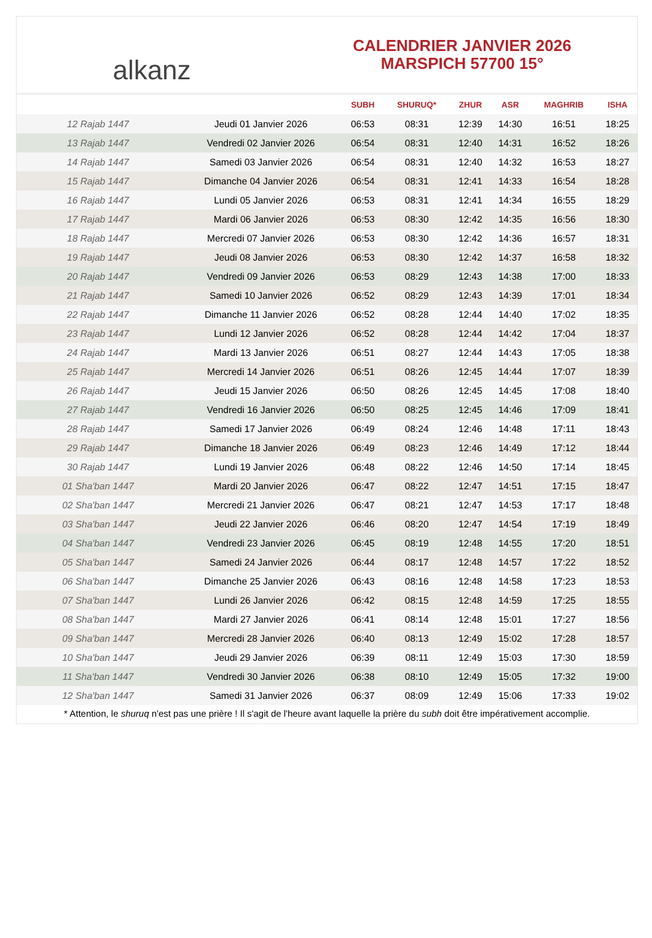alkanz
CALENDRIER JANVIER 2026
MARSPICH 57700 15°
| | | SUBH | SHURUQ* | ZHUR | ASR | MAGHRIB | ISHA |
| --- | --- | --- | --- | --- | --- | --- | --- |
| 12 Rajab 1447 | Jeudi 01 Janvier 2026 | 06:53 | 08:31 | 12:39 | 14:30 | 16:51 | 18:25 |
| 13 Rajab 1447 | Vendredi 02 Janvier 2026 | 06:54 | 08:31 | 12:40 | 14:31 | 16:52 | 18:26 |
| 14 Rajab 1447 | Samedi 03 Janvier 2026 | 06:54 | 08:31 | 12:40 | 14:32 | 16:53 | 18:27 |
| 15 Rajab 1447 | Dimanche 04 Janvier 2026 | 06:54 | 08:31 | 12:41 | 14:33 | 16:54 | 18:28 |
| 16 Rajab 1447 | Lundi 05 Janvier 2026 | 06:53 | 08:31 | 12:41 | 14:34 | 16:55 | 18:29 |
| 17 Rajab 1447 | Mardi 06 Janvier 2026 | 06:53 | 08:30 | 12:42 | 14:35 | 16:56 | 18:30 |
| 18 Rajab 1447 | Mercredi 07 Janvier 2026 | 06:53 | 08:30 | 12:42 | 14:36 | 16:57 | 18:31 |
| 19 Rajab 1447 | Jeudi 08 Janvier 2026 | 06:53 | 08:30 | 12:42 | 14:37 | 16:58 | 18:32 |
| 20 Rajab 1447 | Vendredi 09 Janvier 2026 | 06:53 | 08:29 | 12:43 | 14:38 | 17:00 | 18:33 |
| 21 Rajab 1447 | Samedi 10 Janvier 2026 | 06:52 | 08:29 | 12:43 | 14:39 | 17:01 | 18:34 |
| 22 Rajab 1447 | Dimanche 11 Janvier 2026 | 06:52 | 08:28 | 12:44 | 14:40 | 17:02 | 18:35 |
| 23 Rajab 1447 | Lundi 12 Janvier 2026 | 06:52 | 08:28 | 12:44 | 14:42 | 17:04 | 18:37 |
| 24 Rajab 1447 | Mardi 13 Janvier 2026 | 06:51 | 08:27 | 12:44 | 14:43 | 17:05 | 18:38 |
| 25 Rajab 1447 | Mercredi 14 Janvier 2026 | 06:51 | 08:26 | 12:45 | 14:44 | 17:07 | 18:39 |
| 26 Rajab 1447 | Jeudi 15 Janvier 2026 | 06:50 | 08:26 | 12:45 | 14:45 | 17:08 | 18:40 |
| 27 Rajab 1447 | Vendredi 16 Janvier 2026 | 06:50 | 08:25 | 12:45 | 14:46 | 17:09 | 18:41 |
| 28 Rajab 1447 | Samedi 17 Janvier 2026 | 06:49 | 08:24 | 12:46 | 14:48 | 17:11 | 18:43 |
| 29 Rajab 1447 | Dimanche 18 Janvier 2026 | 06:49 | 08:23 | 12:46 | 14:49 | 17:12 | 18:44 |
| 30 Rajab 1447 | Lundi 19 Janvier 2026 | 06:48 | 08:22 | 12:46 | 14:50 | 17:14 | 18:45 |
| 01 Sha'ban 1447 | Mardi 20 Janvier 2026 | 06:47 | 08:22 | 12:47 | 14:51 | 17:15 | 18:47 |
| 02 Sha'ban 1447 | Mercredi 21 Janvier 2026 | 06:47 | 08:21 | 12:47 | 14:53 | 17:17 | 18:48 |
| 03 Sha'ban 1447 | Jeudi 22 Janvier 2026 | 06:46 | 08:20 | 12:47 | 14:54 | 17:19 | 18:49 |
| 04 Sha'ban 1447 | Vendredi 23 Janvier 2026 | 06:45 | 08:19 | 12:48 | 14:55 | 17:20 | 18:51 |
| 05 Sha'ban 1447 | Samedi 24 Janvier 2026 | 06:44 | 08:17 | 12:48 | 14:57 | 17:22 | 18:52 |
| 06 Sha'ban 1447 | Dimanche 25 Janvier 2026 | 06:43 | 08:16 | 12:48 | 14:58 | 17:23 | 18:53 |
| 07 Sha'ban 1447 | Lundi 26 Janvier 2026 | 06:42 | 08:15 | 12:48 | 14:59 | 17:25 | 18:55 |
| 08 Sha'ban 1447 | Mardi 27 Janvier 2026 | 06:41 | 08:14 | 12:48 | 15:01 | 17:27 | 18:56 |
| 09 Sha'ban 1447 | Mercredi 28 Janvier 2026 | 06:40 | 08:13 | 12:49 | 15:02 | 17:28 | 18:57 |
| 10 Sha'ban 1447 | Jeudi 29 Janvier 2026 | 06:39 | 08:11 | 12:49 | 15:03 | 17:30 | 18:59 |
| 11 Sha'ban 1447 | Vendredi 30 Janvier 2026 | 06:38 | 08:10 | 12:49 | 15:05 | 17:32 | 19:00 |
| 12 Sha'ban 1447 | Samedi 31 Janvier 2026 | 06:37 | 08:09 | 12:49 | 15:06 | 17:33 | 19:02 |
* Attention, le shuruq n'est pas une prière ! Il s'agit de l'heure avant laquelle la prière du subh doit être impérativement accomplie.